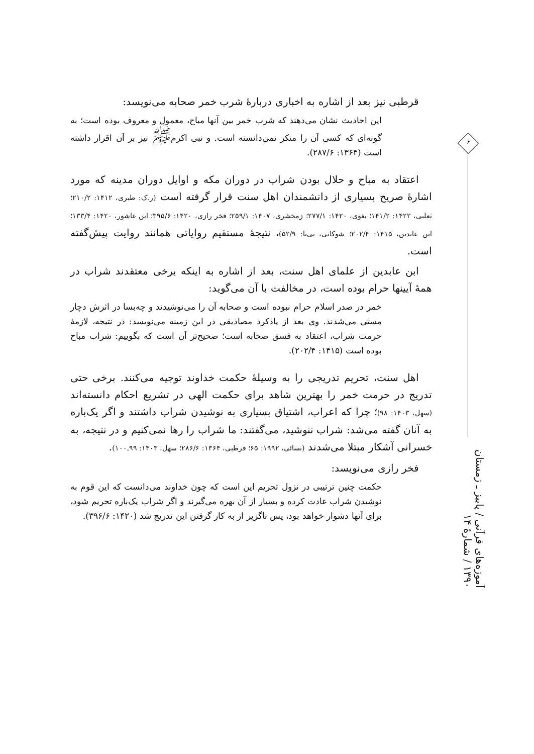قرطبی نیز بعد از اشاره به اخباری دربارهٔ شرب خمر صحابه می‌نویسد:
این احادیث نشان می‌دهند که شرب خمر بین آنها مباح، معمول و معروف بوده است؛ به گونه‌ای که کسی آن را منکر نمی‌دانسته است. و نبی اکرم<sup>ﷺ</sup> نیز بر آن اقرار داشته است (۱۳۶۴: ۲۸۷/۶).
اعتقاد به مباح و حلال بودن شراب در دوران مکه و اوایل دوران مدینه که مورد اشارهٔ صریح بسیاری از دانشمندان اهل سنت قرار گرفته است (ر.ک: طبری، ۱۴۱۲: ۲۱۰/۲؛ ثعلبی، ۱۴۲۲: ۱۴۱/۲؛ بغوی، ۱۴۲۰: ۲۷۷/۱؛ زمخشری، ۱۴۰۷: ۲۵۹/۱؛ فخر رازی، ۱۴۲۰: ۳۹۵/۶؛ ابن عاشور، ۱۴۲۰: ۱۳۳/۴؛ ابن عابدین، ۱۴۱۵: ۲۰۲/۴؛ شوکانی، بی‌تا: ۵۲/۹)، نتیجهٔ مستقیم روایاتی همانند روایت پیش‌گفته است.
ابن عابدین از علمای اهل سنت، بعد از اشاره به اینکه برخی معتقدند شراب در همهٔ آیینها حرام بوده است، در مخالفت با آن می‌گوید:
خمر در صدر اسلام حرام نبوده است و صحابه آن را می‌نوشیدند و چه‌بسا در اثرش دچار مستی می‌شدند. وی بعد از یادکرد مصادیقی در این زمینه می‌نویسد: در نتیجه، لازمهٔ حرمت شراب، اعتقاد به فسق صحابه است؛ صحیح‌تر آن است که بگوییم: شراب مباح بوده است (۱۴۱۵: ۲۰۲/۴).
اهل سنت، تحریم تدریجی را به وسیلهٔ حکمت خداوند توجیه می‌کنند. برخی حتی تدریج در حرمت خمر را بهترین شاهد برای حکمت الهی در تشریع احکام دانسته‌اند (سهل، ۱۴۰۳: ۹۸)؛ چرا که اعراب، اشتیاق بسیاری به نوشیدن شراب داشتند و اگر یک‌باره به آنان گفته می‌شد: شراب ننوشید، می‌گفتند: ما شراب را رها نمی‌کنیم و در نتیجه، به خسرانی آشکار مبتلا می‌شدند (نسائی، ۱۹۹۲: ۶۵؛ قرطبی، ۱۳۶۴: ۲۸۶/۶؛ سهل، ۱۴۰۳: ۹۹ـ۱۰۰).
فخر رازی می‌نویسد:
حکمت چنین ترتیبی در نزول تحریم این است که چون خداوند می‌دانست که این قوم به نوشیدن شراب عادت کرده و بسیار از آن بهره می‌گیرند و اگر شراب یک‌باره تحریم شود، برای آنها دشوار خواهد بود، پس ناگزیر از به کار گرفتن این تدریج شد (۱۴۲۰: ۳۹۶/۶).
۶
آموزه‌های قرآنی / پاییز ـ زمستان ۱۳۹۰ / شمارهٔ ۱۴